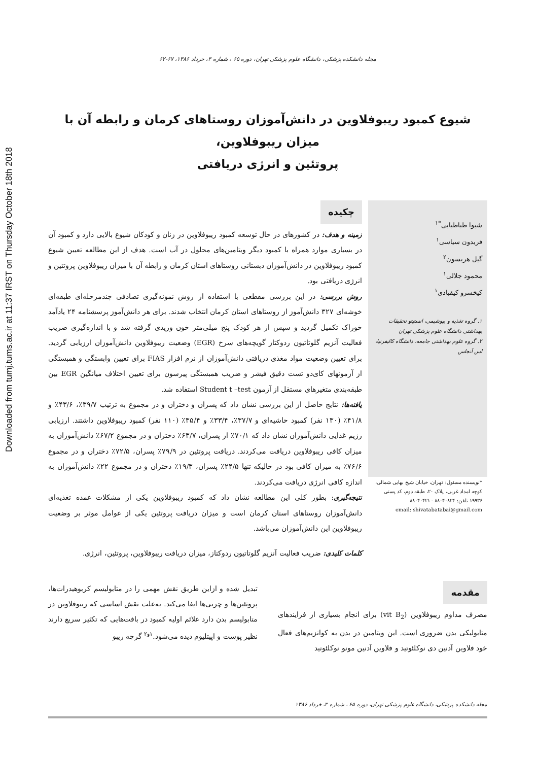Downloaded from tumj.tums.ac.ir at 11:37 IRST on Thursday October 18th 2018
مجله دانشکده پزشکی، دانشگاه علوم پزشکی تهران، دوره ۶۵ ، شماره ۳، خرداد ۱۳۸۶، ۶۷-۶۲
شیوع کمبود ریبوفلاوین در دانش‌آموزان روستاهای کرمان و رابطه آن با میزان ریبوفلاوین،
پروتئین و انرژی دریافتی
شیوا طباطبایی<sup>*۱</sup>
فریدون سیاسی<sup>۱</sup>
گیل هریسون<sup>۲</sup>
محمود جلالی<sup>۱</sup>
کیخسرو کیقبادی<sup>۱</sup>
۱. گروه تغذیه و بیوشیمی، انستیتو تحقیقات بهداشتی دانشگاه علوم پزشکی تهران
۲. گروه علوم بهداشتی جامعه، دانشگاه کالیفرنیا، لس آنجلس
*نویسنده مسئول: تهران، خیابان شیخ بهایی شمالی، کوچه امداد غربی، پلاک ۲۰، طبقه دوم، کد پستی ۱۹۹۳۶ تلفن: ۸۸۰۴۰۸۲۴ - ۸۸۰۴۰۴۲۱
email: shivatabatabai@gmail.com
چکیده
زمینه و هدف: در کشورهای در حال توسعه کمبود ریبوفلاوین در زنان و کودکان شیوع بالایی دارد و کمبود آن در بسیاری موارد همراه با کمبود دیگر ویتامین‌های محلول در آب است. هدف از این مطالعه تعیین شیوع کمبود ریبوفلاوین در دانش‌آموزان دبستانی روستاهای استان کرمان و رابطه آن با میزان ریبوفلاوین پروتئین و انرژی دریافتی بود.
روش بررسی: در این بررسی مقطعی با استفاده از روش نمونه‌گیری تصادفی چندمرحله‌ای طبقه‌ای خوشه‌ای ۳۲۷ دانش‌آموز از روستاهای استان کرمان انتخاب شدند. برای هر دانش‌آموز پرسشنامه ۲۴ یادآمد خوراک تکمیل گردید و سپس از هر کودک پنج میلی‌متر خون وریدی گرفته شد و با اندازه‌گیری ضریب فعالیت آنزیم گلوتاتیون ردوکتاز گویچه‌های سرخ (EGR) وضعیت ریبوفلاوین دانش‌آموزان ارزیابی گردید. برای تعیین وضعیت مواد مغذی دریافتی دانش‌آموزان از نرم افزار FIAS برای تعیین وابستگی و همبستگی از آزمونهای کای‌دو تست دقیق فیشر و ضریب همبستگی پیرسون برای تعیین اختلاف میانگین EGR بین طبقه‌بندی متغیرهای مستقل از آزمون Student t –test استفاده شد.
یافته‌ها: نتایج حاصل از این بررسی نشان داد که پسران و دختران و در مجموع به ترتیب ۳۹/۷٪، ۴۳/۶٪ و ۴۱/۸٪ (۱۳۰ نفر) کمبود حاشیه‌ای و ۳۷/۷٪، ۳۳/۴٪ و ۳۵/۴٪ (۱۱۰ نفر) کمبود ریبوفلاوین داشتند. ارزیابی رژیم غذایی دانش‌آموزان نشان داد که ۷۰/۱٪ از پسران، ۶۳/۷٪ دختران و در مجموع ۶۷/۲٪ دانش‌آموزان به میزان کافی ریبوفلاوین دریافت می‌کردند. دریافت پروتئین در ۷۹/۹٪ پسران، ۷۲/۵٪ دختران و در مجموع ۷۶/۶٪ به میزان کافی بود در حالیکه تنها ۲۴/۵٪ پسران، ۱۹/۳٪ دختران و در مجموع ۲۲٪ دانش‌آموزان به اندازه کافی انرژی دریافت می‌کردند.
نتیجه‌گیری: بطور کلی این مطالعه نشان داد که کمبود ریبوفلاوین یکی از مشکلات عمده تغذیه‌ای دانش‌آموزان روستاهای استان کرمان است و میزان دریافت پروتئین یکی از عوامل موثر بر وضعیت ریبوفلاوین این دانش‌آموزان می‌باشد.
کلمات کلیدی: ضریب فعالیت آنزیم گلوتاتیون ردوکتاز، میزان دریافت ریبوفلاوین، پروتئین، انرژی.
مقدمه
مصرف مداوم ریبوفلاوین (vit B<sub>2</sub>) برای انجام بسیاری از فرایندهای متابولیکی بدن ضروری است. این ویتامین در بدن به کوانزیم‌های فعال خود فلاوین آدنین دی نوکلئوتید و فلاوین آدنین مونو نوکلئوتید
تبدیل شده و ازاین طریق نقش مهمی را در متابولیسم کربوهیدرات‌ها، پروتئین‌ها و چربی‌ها ایفا می‌کند. به‌علت نقش اساسی که ریبوفلاوین در متابولیسم بدن دارد علائم اولیه کمبود در بافت‌هایی که تکثیر سریع دارند نظیر پوست و اپیتلیوم دیده می‌شود.<sup>۱و۲</sup> گرچه ریبو
مجله دانشکده پزشکی، دانشگاه علوم پزشکی تهران، دوره ۶۵ ، شماره ۳، خرداد ۱۳۸۶